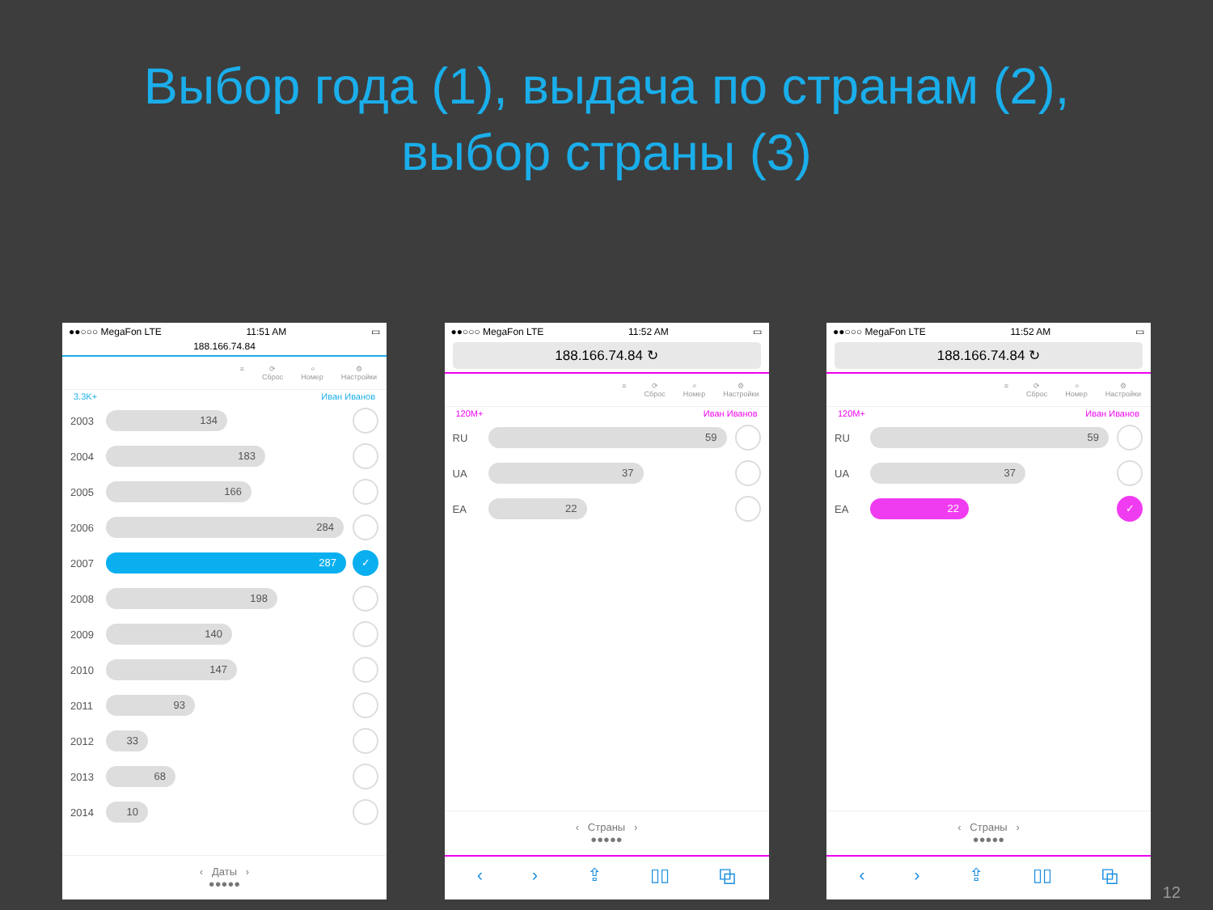Выбор года (1), выдача по странам (2),
выбор страны (3)
●●○○○ MegaFon LTE 11:51 AM ▭
188.166.74.84
≡ ⟳
Сброс ⌕
Номер ⚙
Настройки
3.3K+ Иван Иванов
2003
134
2004
183
2005
166
2006
284
2007
287
✓
2008
198
2009
140
2010
147
2011
93
2012
33
2013
68
2014
10
‹ Даты ›
●●●●●
●●○○○ MegaFon LTE 11:52 AM ▭
188.166.74.84 ↻
≡ ⟳
Сброс ⌕
Номер ⚙
Настройки
120M+ Иван Иванов
RU
59
UA
37
EA
22
‹ Страны ›
●●●●●
‹ › ⇪ ▯▯ ⧉
●●○○○ MegaFon LTE 11:52 AM ▭
188.166.74.84 ↻
≡ ⟳
Сброс ⌕
Номер ⚙
Настройки
120M+ Иван Иванов
RU
59
UA
37
EA
22
✓
‹ Страны ›
●●●●●
‹ › ⇪ ▯▯ ⧉
12